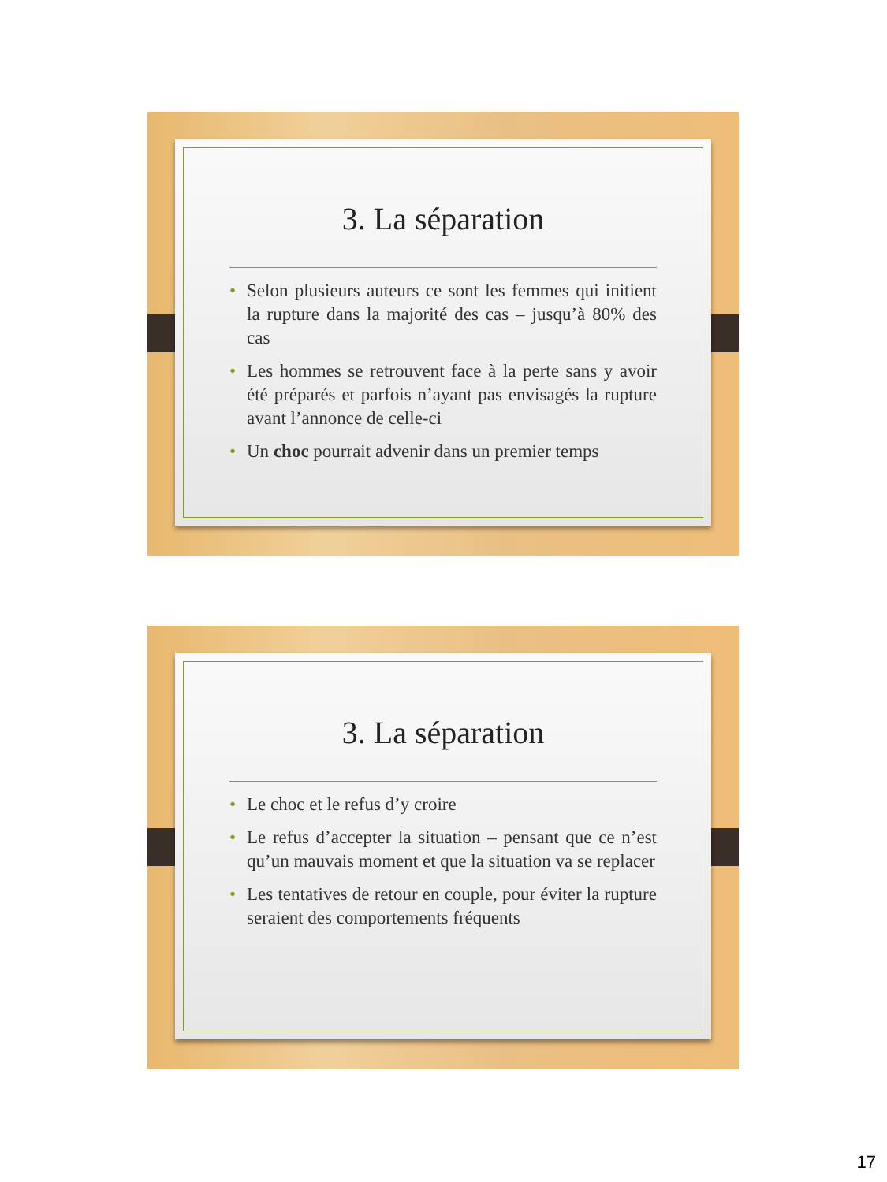3. La séparation
• Selon plusieurs auteurs ce sont les femmes qui initient la rupture dans la majorité des cas – jusqu’à 80% des cas
• Les hommes se retrouvent face à la perte sans y avoir été préparés et parfois n’ayant pas envisagés la rupture avant l’annonce de celle-ci
• Un choc pourrait advenir dans un premier temps
3. La séparation
• Le choc et le refus d’y croire
• Le refus d’accepter la situation – pensant que ce n’est qu’un mauvais moment et que la situation va se replacer
• Les tentatives de retour en couple, pour éviter la rupture seraient des comportements fréquents
17